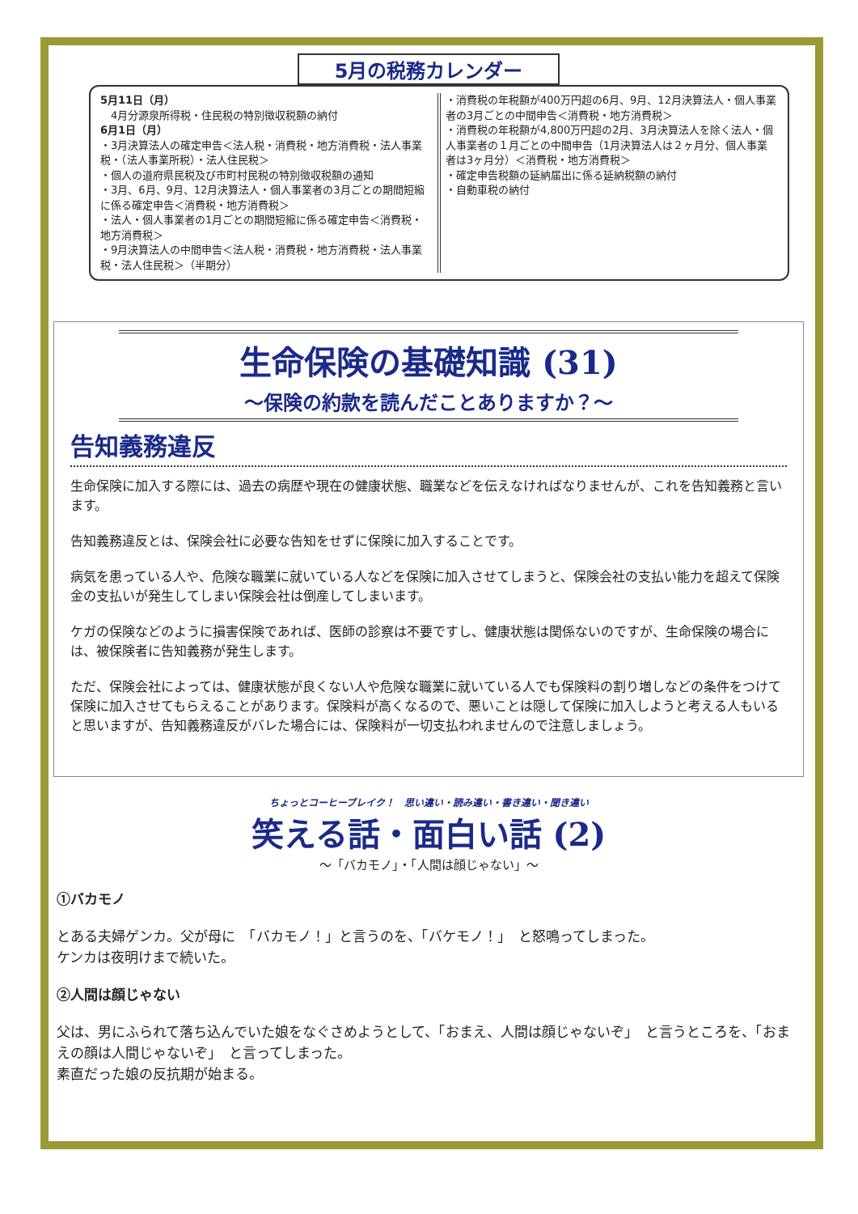5月の税務カレンダー
5月11日（月）
　4月分源泉所得税・住民税の特別徴収税額の納付
6月1日（月）
・3月決算法人の確定申告＜法人税・消費税・地方消費税・法人事業税・（法人事業所税）・法人住民税＞
・個人の道府県民税及び市町村民税の特別徴収税額の通知
・3月、6月、9月、12月決算法人・個人事業者の3月ごとの期間短縮に係る確定申告＜消費税・地方消費税＞
・法人・個人事業者の1月ごとの期間短縮に係る確定申告＜消費税・地方消費税＞
・9月決算法人の中間申告＜法人税・消費税・地方消費税・法人事業税・法人住民税＞（半期分）
・消費税の年税額が400万円超の6月、9月、12月決算法人・個人事業者の3月ごとの中間申告＜消費税・地方消費税＞
・消費税の年税額が4,800万円超の2月、3月決算法人を除く法人・個人事業者の１月ごとの中間申告（1月決算法人は２ヶ月分、個人事業者は3ヶ月分）＜消費税・地方消費税＞
・確定申告税額の延納届出に係る延納税額の納付
・自動車税の納付
生命保険の基礎知識 (31)
～保険の約款を読んだことありますか？～
告知義務違反
生命保険に加入する際には、過去の病歴や現在の健康状態、職業などを伝えなければなりませんが、これを告知義務と言います。
告知義務違反とは、保険会社に必要な告知をせずに保険に加入することです。
病気を患っている人や、危険な職業に就いている人などを保険に加入させてしまうと、保険会社の支払い能力を超えて保険金の支払いが発生してしまい保険会社は倒産してしまいます。
ケガの保険などのように損害保険であれば、医師の診察は不要ですし、健康状態は関係ないのですが、生命保険の場合には、被保険者に告知義務が発生します。
ただ、保険会社によっては、健康状態が良くない人や危険な職業に就いている人でも保険料の割り増しなどの条件をつけて保険に加入させてもらえることがあります。保険料が高くなるので、悪いことは隠して保険に加入しようと考える人もいると思いますが、告知義務違反がバレた場合には、保険料が一切支払われませんので注意しましょう。
ちょっとコーヒーブレイク！　思い違い・読み違い・書き違い・聞き違い
笑える話・面白い話 (2)
～「バカモノ」・「人間は顔じゃない」～
①バカモノ
とある夫婦ゲンカ。父が母に　「バカモノ！」と言うのを、「バケモノ！」　と怒鳴ってしまった。
ケンカは夜明けまで続いた。
②人間は顔じゃない
父は、男にふられて落ち込んでいた娘をなぐさめようとして、「おまえ、人間は顔じゃないぞ」　と言うところを、「おまえの顔は人間じゃないぞ」　と言ってしまった。
素直だった娘の反抗期が始まる。